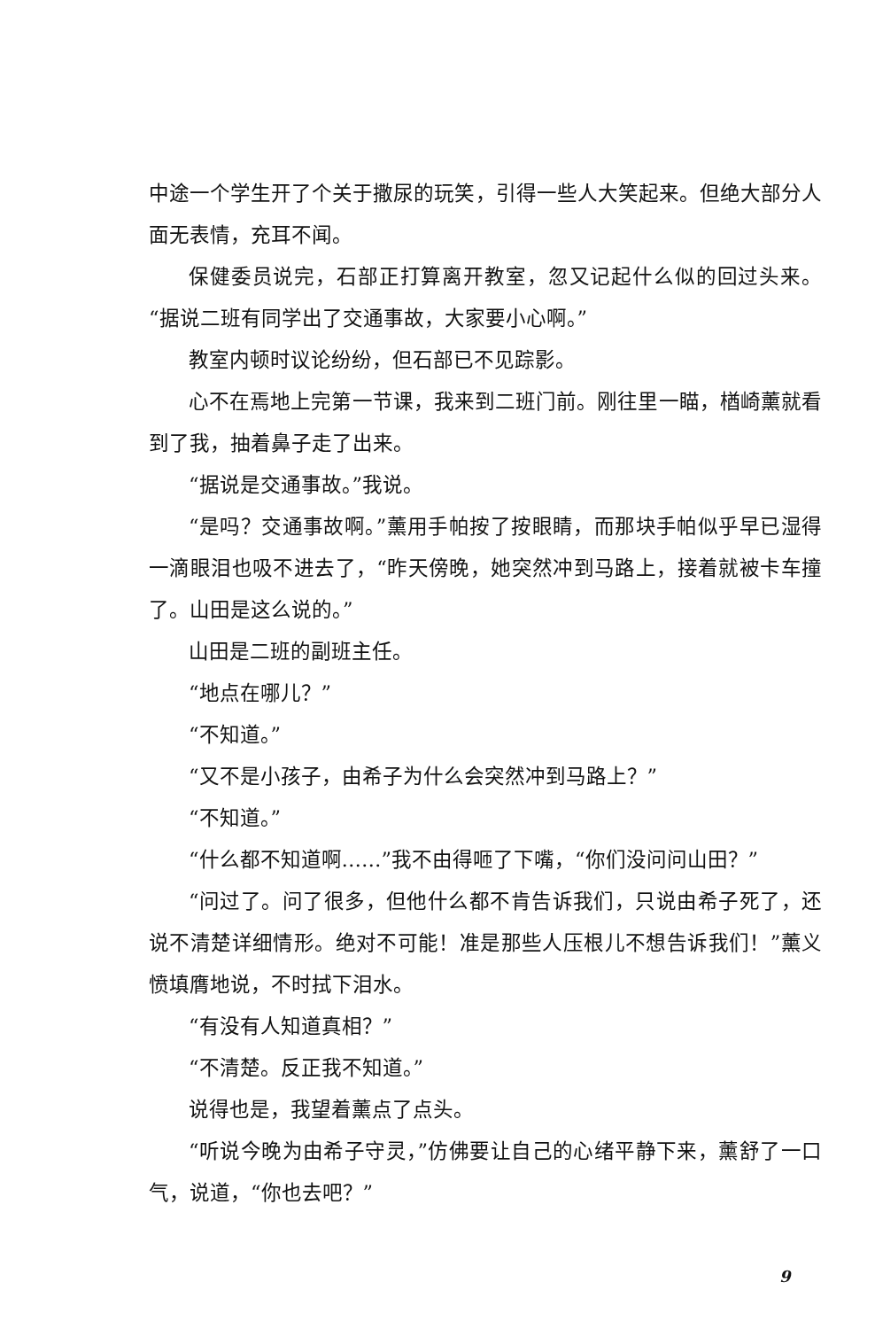中途一个学生开了个关于撒尿的玩笑，引得一些人大笑起来。但绝大部分人面无表情，充耳不闻。
保健委员说完，石部正打算离开教室，忽又记起什么似的回过头来。“据说二班有同学出了交通事故，大家要小心啊。”
教室内顿时议论纷纷，但石部已不见踪影。
心不在焉地上完第一节课，我来到二班门前。刚往里一瞄，楢崎薰就看到了我，抽着鼻子走了出来。
“据说是交通事故。”我说。
“是吗？交通事故啊。”薰用手帕按了按眼睛，而那块手帕似乎早已湿得一滴眼泪也吸不进去了，“昨天傍晚，她突然冲到马路上，接着就被卡车撞了。山田是这么说的。”
山田是二班的副班主任。
“地点在哪儿？”
“不知道。”
“又不是小孩子，由希子为什么会突然冲到马路上？”
“不知道。”
“什么都不知道啊……”我不由得咂了下嘴，“你们没问问山田？”
“问过了。问了很多，但他什么都不肯告诉我们，只说由希子死了，还说不清楚详细情形。绝对不可能！准是那些人压根儿不想告诉我们！”薰义愤填膺地说，不时拭下泪水。
“有没有人知道真相？”
“不清楚。反正我不知道。”
说得也是，我望着薰点了点头。
“听说今晚为由希子守灵，”仿佛要让自己的心绪平静下来，薰舒了一口气，说道，“你也去吧？”
9